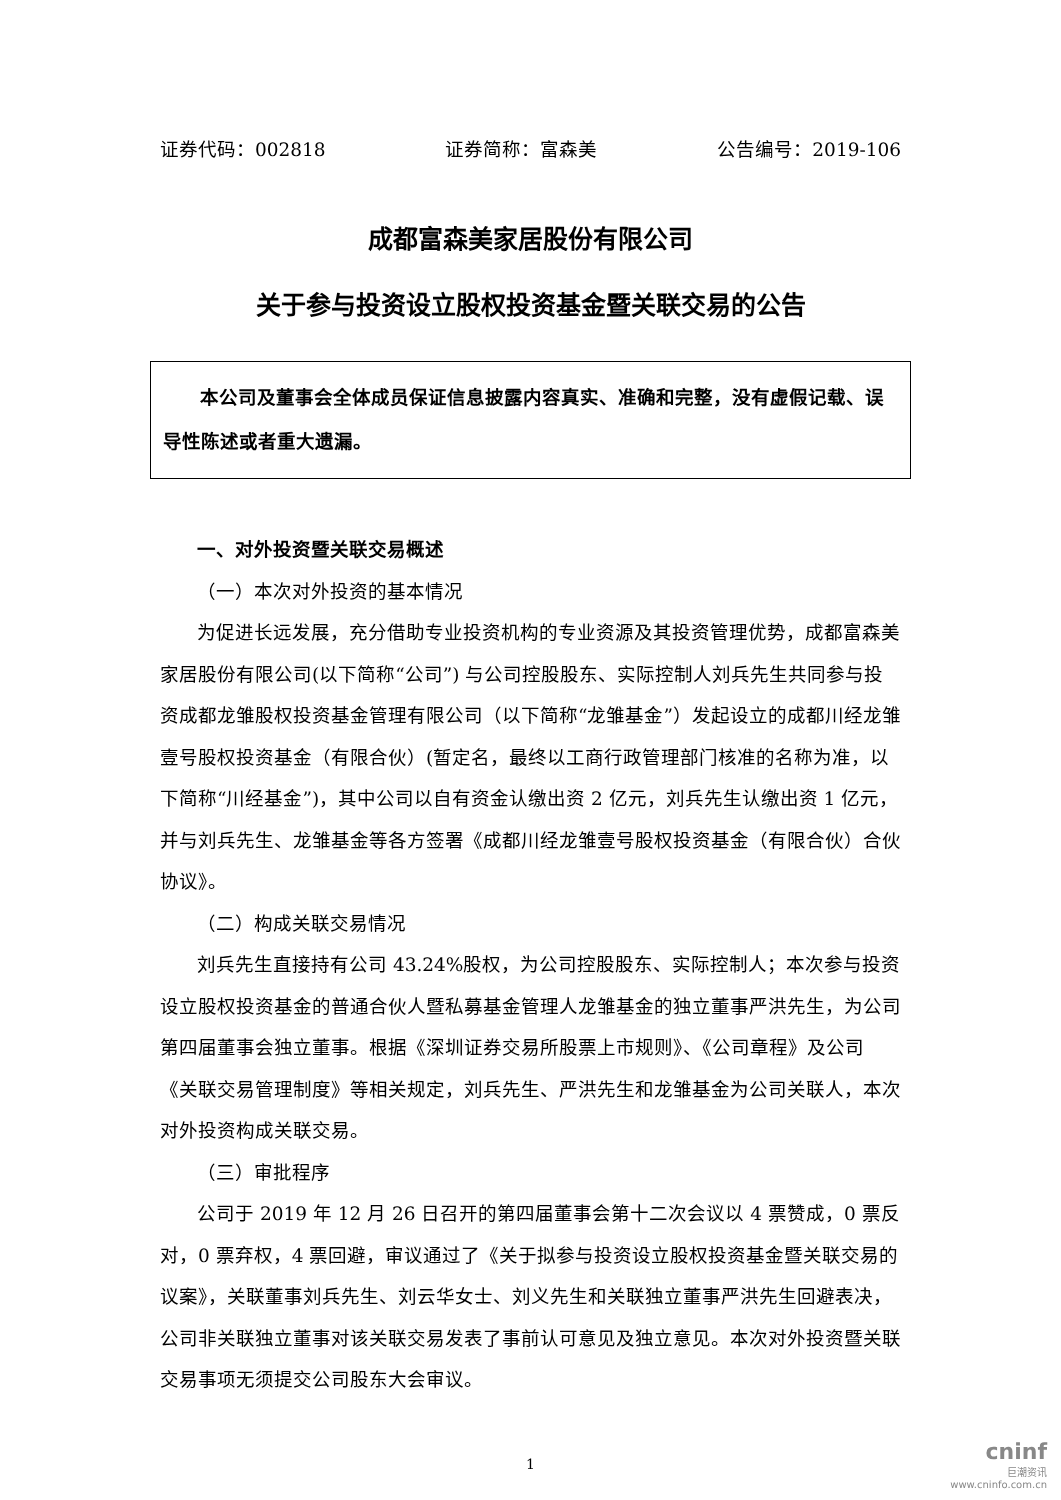证券代码：002818 证券简称：富森美 公告编号：2019-106
成都富森美家居股份有限公司
关于参与投资设立股权投资基金暨关联交易的公告
本公司及董事会全体成员保证信息披露内容真实、准确和完整，没有虚假记载、误导性陈述或者重大遗漏。
一、对外投资暨关联交易概述
（一）本次对外投资的基本情况
为促进长远发展，充分借助专业投资机构的专业资源及其投资管理优势，成都富森美家居股份有限公司(以下简称“公司”) 与公司控股股东、实际控制人刘兵先生共同参与投资成都龙雏股权投资基金管理有限公司（以下简称“龙雏基金”）发起设立的成都川经龙雏壹号股权投资基金（有限合伙）(暂定名，最终以工商行政管理部门核准的名称为准，以下简称“川经基金”)，其中公司以自有资金认缴出资 2 亿元，刘兵先生认缴出资 1 亿元，并与刘兵先生、龙雏基金等各方签署《成都川经龙雏壹号股权投资基金（有限合伙）合伙协议》。
（二）构成关联交易情况
刘兵先生直接持有公司 43.24%股权，为公司控股股东、实际控制人；本次参与投资设立股权投资基金的普通合伙人暨私募基金管理人龙雏基金的独立董事严洪先生，为公司第四届董事会独立董事。根据《深圳证券交易所股票上市规则》、《公司章程》及公司《关联交易管理制度》等相关规定，刘兵先生、严洪先生和龙雏基金为公司关联人，本次对外投资构成关联交易。
（三）审批程序
公司于 2019 年 12 月 26 日召开的第四届董事会第十二次会议以 4 票赞成，0 票反对，0 票弃权，4 票回避，审议通过了《关于拟参与投资设立股权投资基金暨关联交易的议案》，关联董事刘兵先生、刘云华女士、刘义先生和关联独立董事严洪先生回避表决，公司非关联独立董事对该关联交易发表了事前认可意见及独立意见。本次对外投资暨关联交易事项无须提交公司股东大会审议。
1
cninf
巨潮资讯
www.cninfo.com.cn